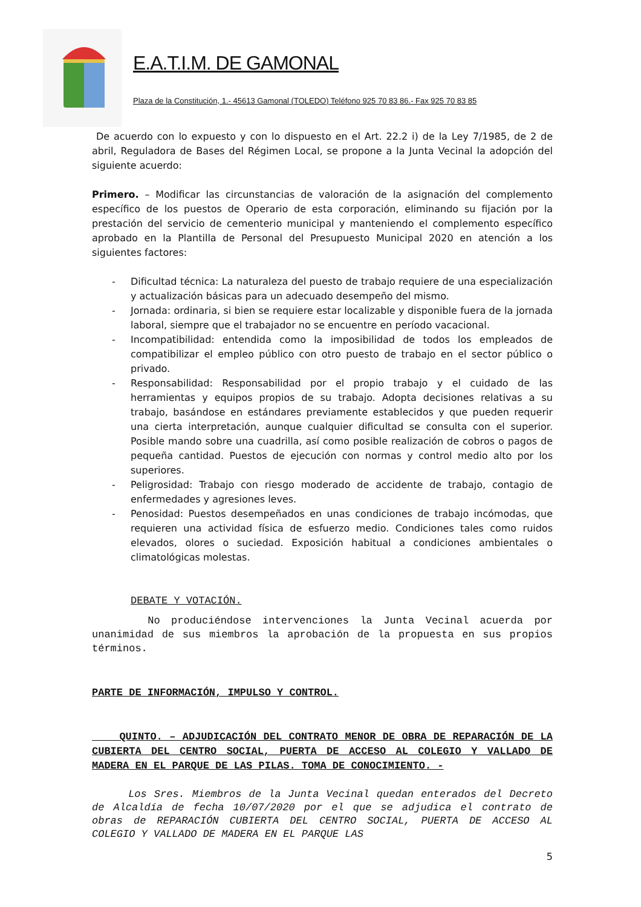E.A.T.I.M. DE GAMONAL
Plaza de la Constitución, 1.- 45613 Gamonal (TOLEDO) Teléfono 925 70 83 86.- Fax 925 70 83 85
De acuerdo con lo expuesto y con lo dispuesto en el Art. 22.2 i) de la Ley 7/1985, de 2 de abril, Reguladora de Bases del Régimen Local, se propone a la Junta Vecinal la adopción del siguiente acuerdo:
Primero. – Modificar las circunstancias de valoración de la asignación del complemento específico de los puestos de Operario de esta corporación, eliminando su fijación por la prestación del servicio de cementerio municipal y manteniendo el complemento específico aprobado en la Plantilla de Personal del Presupuesto Municipal 2020 en atención a los siguientes factores:
- Dificultad técnica: La naturaleza del puesto de trabajo requiere de una especialización y actualización básicas para un adecuado desempeño del mismo.
- Jornada: ordinaria, si bien se requiere estar localizable y disponible fuera de la jornada laboral, siempre que el trabajador no se encuentre en período vacacional.
- Incompatibilidad: entendida como la imposibilidad de todos los empleados de compatibilizar el empleo público con otro puesto de trabajo en el sector público o privado.
- Responsabilidad: Responsabilidad por el propio trabajo y el cuidado de las herramientas y equipos propios de su trabajo. Adopta decisiones relativas a su trabajo, basándose en estándares previamente establecidos y que pueden requerir una cierta interpretación, aunque cualquier dificultad se consulta con el superior. Posible mando sobre una cuadrilla, así como posible realización de cobros o pagos de pequeña cantidad. Puestos de ejecución con normas y control medio alto por los superiores.
- Peligrosidad: Trabajo con riesgo moderado de accidente de trabajo, contagio de enfermedades y agresiones leves.
- Penosidad: Puestos desempeñados en unas condiciones de trabajo incómodas, que requieren una actividad física de esfuerzo medio. Condiciones tales como ruidos elevados, olores o suciedad. Exposición habitual a condiciones ambientales o climatológicas molestas.
DEBATE Y VOTACIÓN.
No produciéndose intervenciones la Junta Vecinal acuerda por unanimidad de sus miembros la aprobación de la propuesta en sus propios términos.
PARTE DE INFORMACIÓN, IMPULSO Y CONTROL.
QUINTO. – ADJUDICACIÓN DEL CONTRATO MENOR DE OBRA DE REPARACIÓN DE LA CUBIERTA DEL CENTRO SOCIAL, PUERTA DE ACCESO AL COLEGIO Y VALLADO DE MADERA EN EL PARQUE DE LAS PILAS. TOMA DE CONOCIMIENTO. -
Los Sres. Miembros de la Junta Vecinal quedan enterados del Decreto de Alcaldía de fecha 10/07/2020 por el que se adjudica el contrato de obras de REPARACIÓN CUBIERTA DEL CENTRO SOCIAL, PUERTA DE ACCESO AL COLEGIO Y VALLADO DE MADERA EN EL PARQUE LAS
5